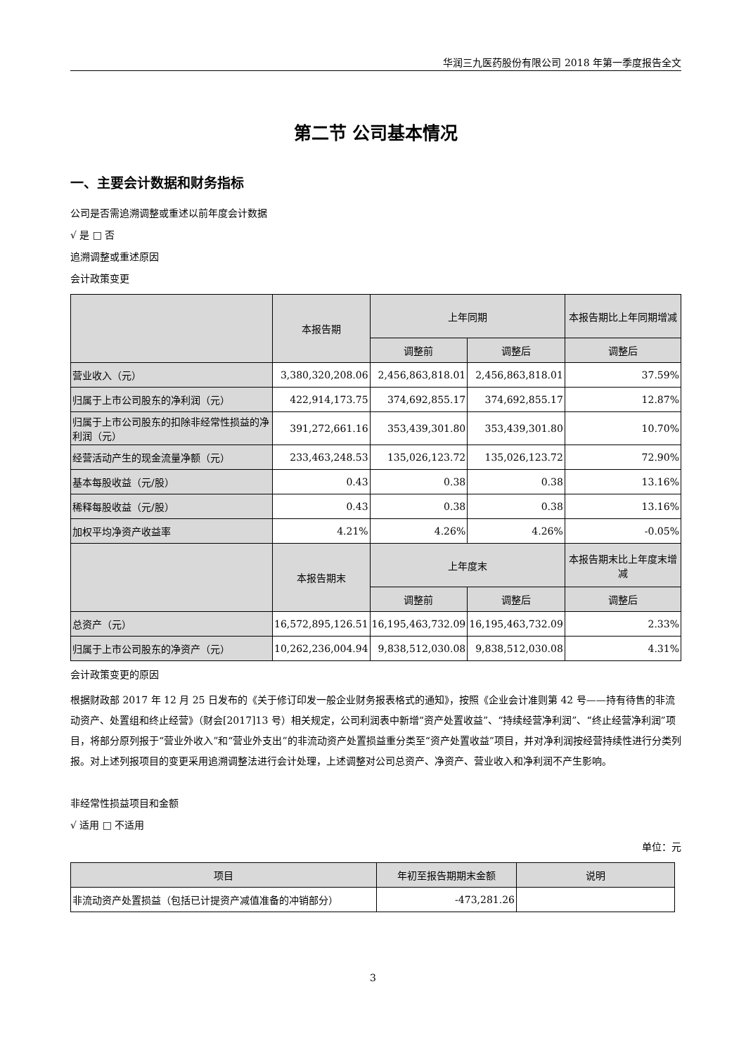华润三九医药股份有限公司 2018 年第一季度报告全文
第二节 公司基本情况
一、主要会计数据和财务指标
公司是否需追溯调整或重述以前年度会计数据
√ 是 □ 否
追溯调整或重述原因
会计政策变更
| | 本报告期 | 上年同期 | | 本报告期比上年同期增减 |
| --- | --- | --- | --- | --- |
| | | 调整前 | 调整后 | 调整后 |
| 营业收入（元） | 3,380,320,208.06 | 2,456,863,818.01 | 2,456,863,818.01 | 37.59% |
| 归属于上市公司股东的净利润（元） | 422,914,173.75 | 374,692,855.17 | 374,692,855.17 | 12.87% |
| 归属于上市公司股东的扣除非经常性损益的净利润（元） | 391,272,661.16 | 353,439,301.80 | 353,439,301.80 | 10.70% |
| 经营活动产生的现金流量净额（元） | 233,463,248.53 | 135,026,123.72 | 135,026,123.72 | 72.90% |
| 基本每股收益（元/股） | 0.43 | 0.38 | 0.38 | 13.16% |
| 稀释每股收益（元/股） | 0.43 | 0.38 | 0.38 | 13.16% |
| 加权平均净资产收益率 | 4.21% | 4.26% | 4.26% | -0.05% |
| | 本报告期末 | 上年度末 | | 本报告期末比上年度末增减 |
| | | 调整前 | 调整后 | 调整后 |
| 总资产（元） | 16,572,895,126.51 | 16,195,463,732.09 | 16,195,463,732.09 | 2.33% |
| 归属于上市公司股东的净资产（元） | 10,262,236,004.94 | 9,838,512,030.08 | 9,838,512,030.08 | 4.31% |
会计政策变更的原因
根据财政部 2017 年 12 月 25 日发布的《关于修订印发一般企业财务报表格式的通知》，按照《企业会计准则第 42 号——持有待售的非流动资产、处置组和终止经营》（财会[2017]13 号）相关规定，公司利润表中新增“资产处置收益”、“持续经营净利润”、“终止经营净利润”项目，将部分原列报于“营业外收入”和“营业外支出”的非流动资产处置损益重分类至“资产处置收益”项目，并对净利润按经营持续性进行分类列报。对上述列报项目的变更采用追溯调整法进行会计处理，上述调整对公司总资产、净资产、营业收入和净利润不产生影响。
非经常性损益项目和金额
√ 适用 □ 不适用
单位：元
| 项目 | 年初至报告期期末金额 | 说明 |
| --- | --- | --- |
| 非流动资产处置损益（包括已计提资产减值准备的冲销部分） | -473,281.26 | |
3